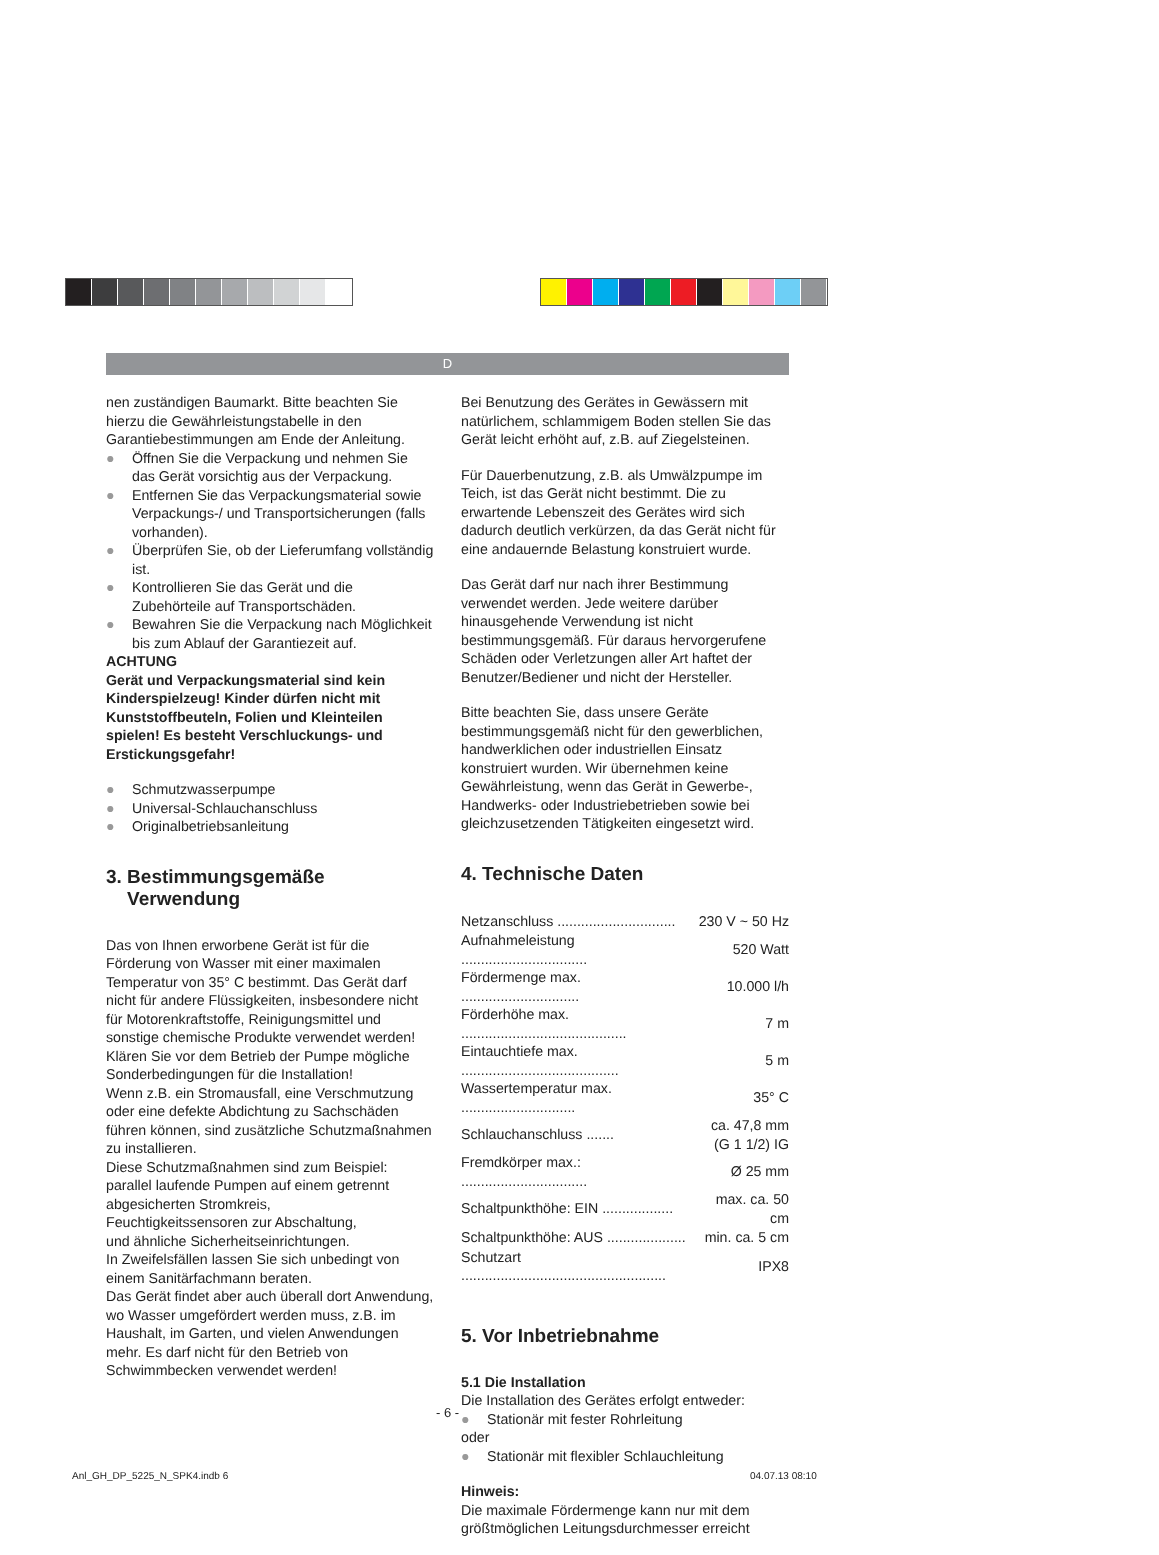D
nen zuständigen Baumarkt. Bitte beachten Sie hierzu die Gewährleistungstabelle in den Garantiebestimmungen am Ende der Anleitung.
● Öffnen Sie die Verpackung und nehmen Sie das Gerät vorsichtig aus der Verpackung.
● Entfernen Sie das Verpackungsmaterial sowie Verpackungs-/ und Transportsicherungen (falls vorhanden).
● Überprüfen Sie, ob der Lieferumfang vollständig ist.
● Kontrollieren Sie das Gerät und die Zubehörteile auf Transportschäden.
● Bewahren Sie die Verpackung nach Möglichkeit bis zum Ablauf der Garantiezeit auf.
ACHTUNG
Gerät und Verpackungsmaterial sind kein Kinderspielzeug! Kinder dürfen nicht mit Kunststoffbeuteln, Folien und Kleinteilen spielen! Es besteht Verschluckungs- und Erstickungsgefahr!
● Schmutzwasserpumpe
● Universal-Schlauchanschluss
● Originalbetriebsanleitung
3. Bestimmungsgemäße
Verwendung
Das von Ihnen erworbene Gerät ist für die Förderung von Wasser mit einer maximalen Temperatur von 35° C bestimmt. Das Gerät darf nicht für andere Flüssigkeiten, insbesondere nicht für Motorenkraftstoffe, Reinigungsmittel und sonstige chemische Produkte verwendet werden!
Klären Sie vor dem Betrieb der Pumpe mögliche Sonderbedingungen für die Installation!
Wenn z.B. ein Stromausfall, eine Verschmutzung oder eine defekte Abdichtung zu Sachschäden führen können, sind zusätzliche Schutzmaßnahmen zu installieren.
Diese Schutzmaßnahmen sind zum Beispiel: parallel laufende Pumpen auf einem getrennt abgesicherten Stromkreis,
Feuchtigkeitssensoren zur Abschaltung,
und ähnliche Sicherheitseinrichtungen.
In Zweifelsfällen lassen Sie sich unbedingt von einem Sanitärfachmann beraten.
Das Gerät findet aber auch überall dort Anwendung, wo Wasser umgefördert werden muss, z.B. im Haushalt, im Garten, und vielen Anwendungen mehr. Es darf nicht für den Betrieb von Schwimmbecken verwendet werden!
Bei Benutzung des Gerätes in Gewässern mit natürlichem, schlammigem Boden stellen Sie das Gerät leicht erhöht auf, z.B. auf Ziegelsteinen.
Für Dauerbenutzung, z.B. als Umwälzpumpe im Teich, ist das Gerät nicht bestimmt. Die zu erwartende Lebenszeit des Gerätes wird sich dadurch deutlich verkürzen, da das Gerät nicht für eine andauernde Belastung konstruiert wurde.
Das Gerät darf nur nach ihrer Bestimmung verwendet werden. Jede weitere darüber hinausgehende Verwendung ist nicht bestimmungsgemäß. Für daraus hervorgerufene Schäden oder Verletzungen aller Art haftet der Benutzer/Bediener und nicht der Hersteller.
Bitte beachten Sie, dass unsere Geräte bestimmungsgemäß nicht für den gewerblichen, handwerklichen oder industriellen Einsatz konstruiert wurden. Wir übernehmen keine Gewährleistung, wenn das Gerät in Gewerbe-, Handwerks- oder Industriebetrieben sowie bei gleichzusetzenden Tätigkeiten eingesetzt wird.
4. Technische Daten
| Netzanschluss .............................. | 230 V ~ 50 Hz |
| Aufnahmeleistung ................................ | 520 Watt |
| Fördermenge max. .............................. | 10.000 l/h |
| Förderhöhe max. .......................................... | 7 m |
| Eintauchtiefe max. ........................................ | 5 m |
| Wassertemperatur max. ............................. | 35° C |
| Schlauchanschluss ....... | ca. 47,8 mm (G 1 1/2) IG |
| Fremdkörper max.: ................................ | Ø 25 mm |
| Schaltpunkthöhe: EIN .................. | max. ca. 50 cm |
| Schaltpunkthöhe: AUS .................... | min. ca. 5 cm |
| Schutzart .................................................... | IPX8 |
5. Vor Inbetriebnahme
5.1 Die Installation
Die Installation des Gerätes erfolgt entweder:
● Stationär mit fester Rohrleitung
oder
● Stationär mit flexibler Schlauchleitung
Hinweis:
Die maximale Fördermenge kann nur mit dem größtmöglichen Leitungsdurchmesser erreicht
- 6 -
Anl_GH_DP_5225_N_SPK4.indb 6 04.07.13 08:10